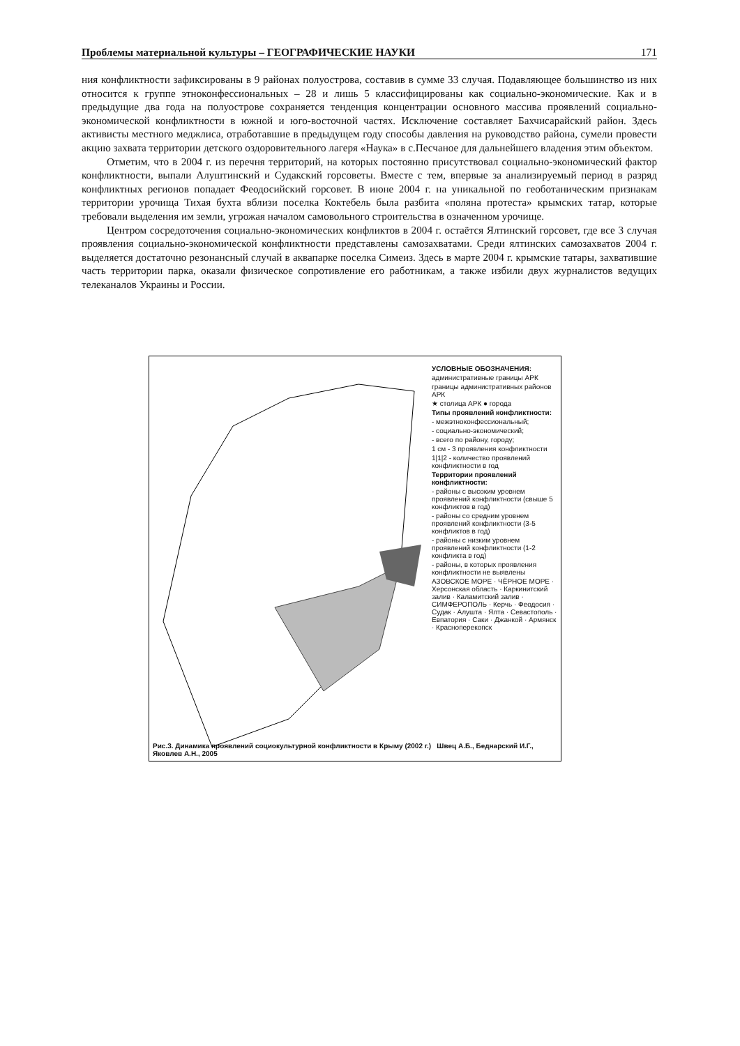Проблемы материальной культуры – ГЕОГРАФИЧЕСКИЕ НАУКИ 171
ния конфликтности зафиксированы в 9 районах полуострова, составив в сумме 33 случая. Подавляющее большинство из них относится к группе этноконфессиональных – 28 и лишь 5 классифицированы как социально-экономические. Как и в предыдущие два года на полуострове сохраняется тенденция концентрации основного массива проявлений социально-экономической конфликтности в южной и юго-восточной частях. Исключение составляет Бахчисарайский район. Здесь активисты местного меджлиса, отработавшие в предыдущем году способы давления на руководство района, сумели провести акцию захвата территории детского оздоровительного лагеря «Наука» в с.Песчаное для дальнейшего владения этим объектом.
Отметим, что в 2004 г. из перечня территорий, на которых постоянно присутствовал социально-экономический фактор конфликтности, выпали Алуштинский и Судакский горсоветы. Вместе с тем, впервые за анализируемый период в разряд конфликтных регионов попадает Феодосийский горсовет. В июне 2004 г. на уникальной по геоботаническим признакам территории урочища Тихая бухта вблизи поселка Коктебель была разбита «поляна протеста» крымских татар, которые требовали выделения им земли, угрожая началом самовольного строительства в означенном урочище.
Центром сосредоточения социально-экономических конфликтов в 2004 г. остаётся Ялтинский горсовет, где все 3 случая проявления социально-экономической конфликтности представлены самозахватами. Среди ялтинских самозахватов 2004 г. выделяется достаточно резонансный случай в аквапарке поселка Симеиз. Здесь в марте 2004 г. крымские татары, захватившие часть территории парка, оказали физическое сопротивление его работникам, а также избили двух журналистов ведущих телеканалов Украины и России.
УСЛОВНЫЕ ОБОЗНАЧЕНИЯ:
административные границы АРК
границы административных районов АРК
★ столица АРК ● города
Типы проявлений конфликтности:
- межэтноконфессиональный;
- социально-экономический;
- всего по району, городу;
1 см - 3 проявления конфликтности
1|1|2 - количество проявлений конфликтности в год
Территории проявлений конфликтности:
- районы с высоким уровнем проявлений конфликтности (свыше 5 конфликтов в год)
- районы со средним уровнем проявлений конфликтности (3-5 конфликтов в год)
- районы с низким уровнем проявлений конфликтности (1-2 конфликта в год)
- районы, в которых проявления конфликтности не выявлены
АЗОВСКОЕ МОРЕ · ЧЁРНОЕ МОРЕ · Херсонская область · Каркинитский залив · Каламитский залив · СИМФЕРОПОЛЬ · Керчь · Феодосия · Судак · Алушта · Ялта · Севастополь · Евпатория · Саки · Джанкой · Армянск · Красноперекопск
Рис.3. Динамика проявлений социокультурной конфликтности в Крыму (2002 г.) Швец А.Б., Беднарский И.Г., Яковлев А.Н., 2005